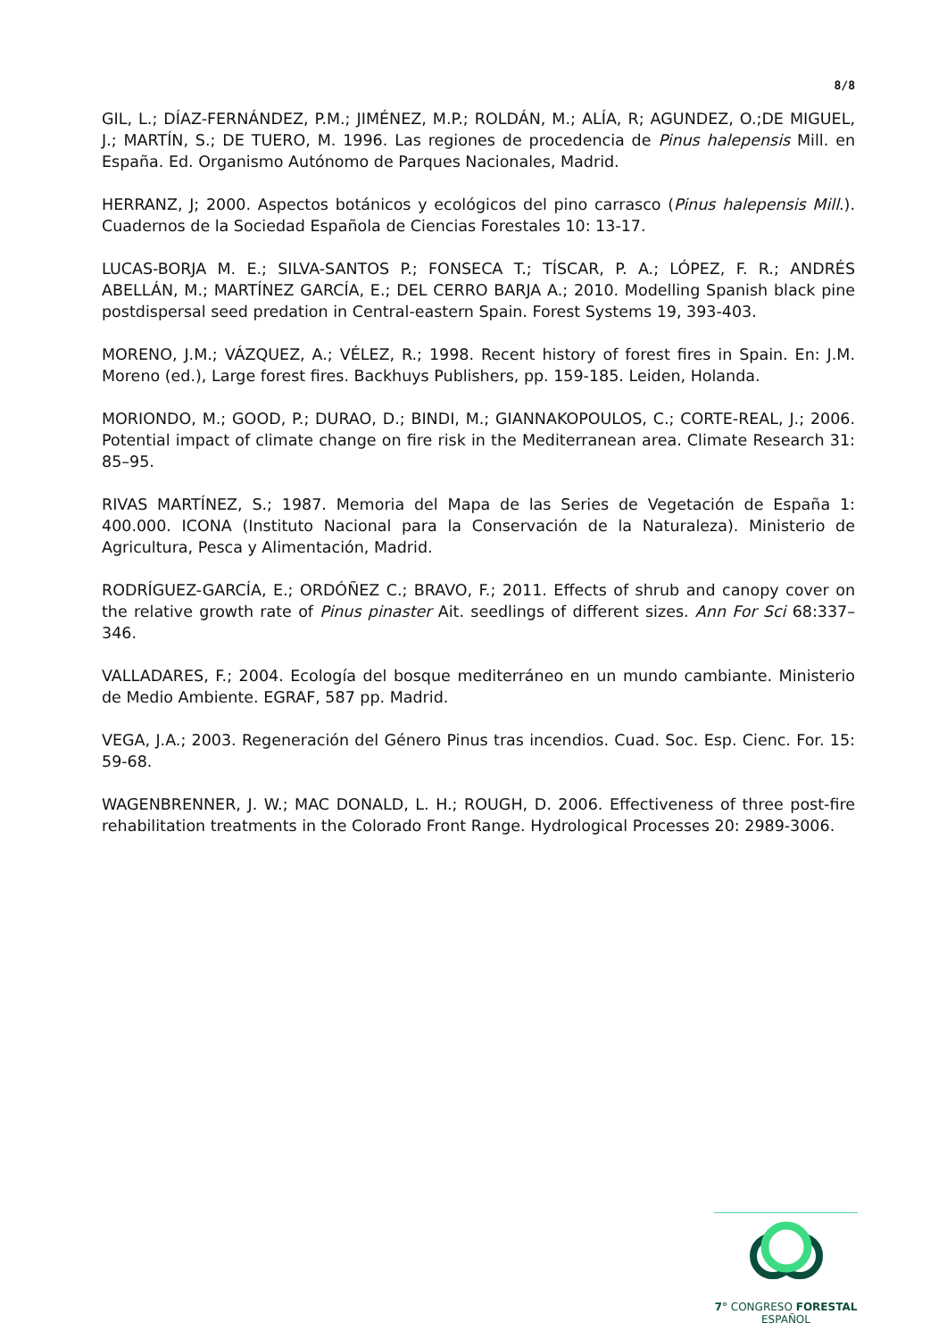8/8
GIL, L.; DÍAZ-FERNÁNDEZ, P.M.; JIMÉNEZ, M.P.; ROLDÁN, M.; ALÍA, R; AGUNDEZ, O.;DE MIGUEL, J.; MARTÍN, S.; DE TUERO, M. 1996. Las regiones de procedencia de Pinus halepensis Mill. en España. Ed. Organismo Autónomo de Parques Nacionales, Madrid.
HERRANZ, J; 2000. Aspectos botánicos y ecológicos del pino carrasco (Pinus halepensis Mill.). Cuadernos de la Sociedad Española de Ciencias Forestales 10: 13-17.
LUCAS-BORJA M. E.; SILVA-SANTOS P.; FONSECA T.; TÍSCAR, P. A.; LÓPEZ, F. R.; ANDRÉS ABELLÁN, M.; MARTÍNEZ GARCÍA, E.; DEL CERRO BARJA A.; 2010. Modelling Spanish black pine postdispersal seed predation in Central-eastern Spain. Forest Systems 19, 393-403.
MORENO, J.M.; VÁZQUEZ, A.; VÉLEZ, R.; 1998. Recent history of forest fires in Spain. En: J.M. Moreno (ed.), Large forest fires. Backhuys Publishers, pp. 159-185. Leiden, Holanda.
MORIONDO, M.; GOOD, P.; DURAO, D.; BINDI, M.; GIANNAKOPOULOS, C.; CORTE-REAL, J.; 2006. Potential impact of climate change on fire risk in the Mediterranean area. Climate Research 31: 85–95.
RIVAS MARTÍNEZ, S.; 1987. Memoria del Mapa de las Series de Vegetación de España 1: 400.000. ICONA (Instituto Nacional para la Conservación de la Naturaleza). Ministerio de Agricultura, Pesca y Alimentación, Madrid.
RODRÍGUEZ-GARCÍA, E.; ORDÓÑEZ C.; BRAVO, F.; 2011. Effects of shrub and canopy cover on the relative growth rate of Pinus pinaster Ait. seedlings of different sizes. Ann For Sci 68:337–346.
VALLADARES, F.; 2004. Ecología del bosque mediterráneo en un mundo cambiante. Ministerio de Medio Ambiente. EGRAF, 587 pp. Madrid.
VEGA, J.A.; 2003. Regeneración del Género Pinus tras incendios. Cuad. Soc. Esp. Cienc. For. 15: 59-68.
WAGENBRENNER, J. W.; MAC DONALD, L. H.; ROUGH, D. 2006. Effectiveness of three post-fire rehabilitation treatments in the Colorado Front Range. Hydrological Processes 20: 2989-3006.
7° CONGRESO FORESTAL
ESPAÑOL